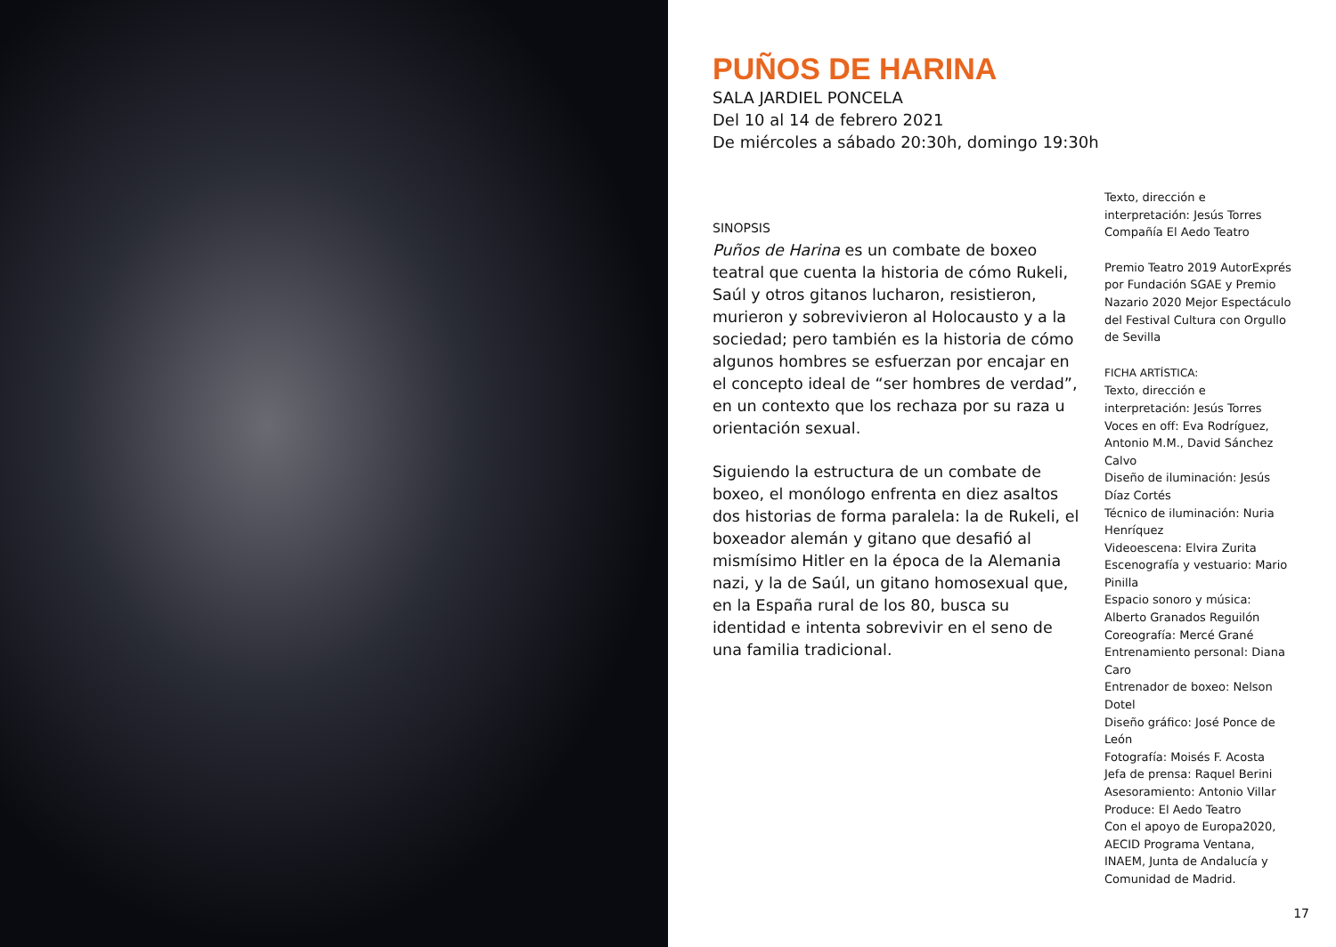PUÑOS DE HARINA
SALA JARDIEL PONCELA
Del 10 al 14 de febrero 2021
De miércoles a sábado 20:30h, domingo 19:30h
SINOPSIS
Puños de Harina es un combate de boxeo teatral que cuenta la historia de cómo Rukeli, Saúl y otros gitanos lucharon, resistieron, murieron y sobrevivieron al Holocausto y a la sociedad; pero también es la historia de cómo algunos hombres se esfuerzan por encajar en el concepto ideal de “ser hombres de verdad”, en un contexto que los rechaza por su raza u orientación sexual.
Siguiendo la estructura de un combate de boxeo, el monólogo enfrenta en diez asaltos dos historias de forma paralela: la de Rukeli, el boxeador alemán y gitano que desafió al mismísimo Hitler en la época de la Alemania nazi, y la de Saúl, un gitano homosexual que, en la España rural de los 80, busca su identidad e intenta sobrevivir en el seno de una familia tradicional.
Texto, dirección e interpretación: Jesús Torres
Compañía El Aedo Teatro
Premio Teatro 2019 AutorExprés por Fundación SGAE y Premio Nazario 2020 Mejor Espectáculo del Festival Cultura con Orgullo de Sevilla
FICHA ARTÍSTICA:
Texto, dirección e interpretación: Jesús Torres
Voces en off: Eva Rodríguez, Antonio M.M., David Sánchez Calvo
Diseño de iluminación: Jesús Díaz Cortés
Técnico de iluminación: Nuria Henríquez
Videoescena: Elvira Zurita
Escenografía y vestuario: Mario Pinilla
Espacio sonoro y música: Alberto Granados Reguilón
Coreografía: Mercé Grané
Entrenamiento personal: Diana Caro
Entrenador de boxeo: Nelson Dotel
Diseño gráfico: José Ponce de León
Fotografía: Moisés F. Acosta
Jefa de prensa: Raquel Berini
Asesoramiento: Antonio Villar
Produce: El Aedo Teatro
Con el apoyo de Europa2020, AECID Programa Ventana, INAEM, Junta de Andalucía y Comunidad de Madrid.
17